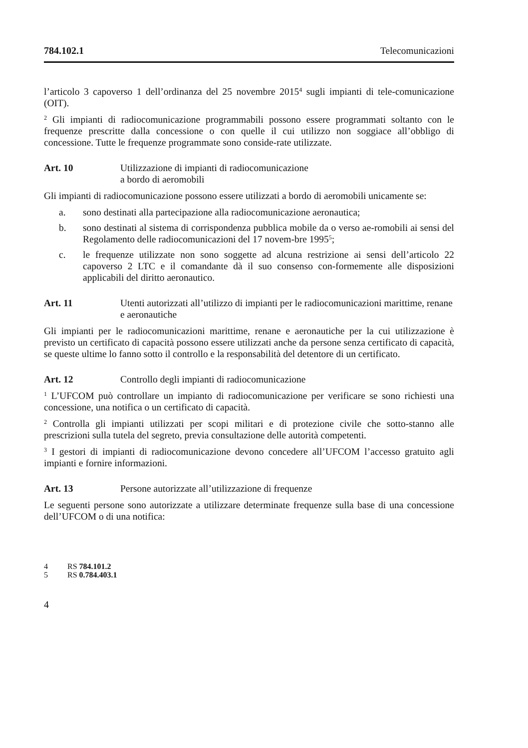784.102.1 Telecomunicazioni
l’articolo 3 capoverso 1 dell’ordinanza del 25 novembre 2015<sup>4</sup> sugli impianti di tele-comunicazione (OIT).
<sup>2</sup> Gli impianti di radiocomunicazione programmabili possono essere programmati soltanto con le frequenze prescritte dalla concessione o con quelle il cui utilizzo non soggiace all’obbligo di concessione. Tutte le frequenze programmate sono conside-rate utilizzate.
Art. 10 Utilizzazione di impianti di radiocomunicazione
a bordo di aeromobili
Gli impianti di radiocomunicazione possono essere utilizzati a bordo di aeromobili unicamente se:
a. sono destinati alla partecipazione alla radiocomunicazione aeronautica;
b. sono destinati al sistema di corrispondenza pubblica mobile da o verso ae-romobili ai sensi del Regolamento delle radiocomunicazioni del 17 novem-bre 1995<sup>5</sup>;
c. le frequenze utilizzate non sono soggette ad alcuna restrizione ai sensi dell’articolo 22 capoverso 2 LTC e il comandante dà il suo consenso con-formemente alle disposizioni applicabili del diritto aeronautico.
Art. 11 Utenti autorizzati all’utilizzo di impianti per le radiocomunicazioni marittime, renane e aeronautiche
Gli impianti per le radiocomunicazioni marittime, renane e aeronautiche per la cui utilizzazione è previsto un certificato di capacità possono essere utilizzati anche da persone senza certificato di capacità, se queste ultime lo fanno sotto il controllo e la responsabilità del detentore di un certificato.
Art. 12 Controllo degli impianti di radiocomunicazione
<sup>1</sup> L’UFCOM può controllare un impianto di radiocomunicazione per verificare se sono richiesti una concessione, una notifica o un certificato di capacità.
<sup>2</sup> Controlla gli impianti utilizzati per scopi militari e di protezione civile che sotto-stanno alle prescrizioni sulla tutela del segreto, previa consultazione delle autorità competenti.
<sup>3</sup> I gestori di impianti di radiocomunicazione devono concedere all’UFCOM l’accesso gratuito agli impianti e fornire informazioni.
Art. 13 Persone autorizzate all’utilizzazione di frequenze
Le seguenti persone sono autorizzate a utilizzare determinate frequenze sulla base di una concessione dell’UFCOM o di una notifica:
4 RS 784.101.2
5 RS 0.784.403.1
4